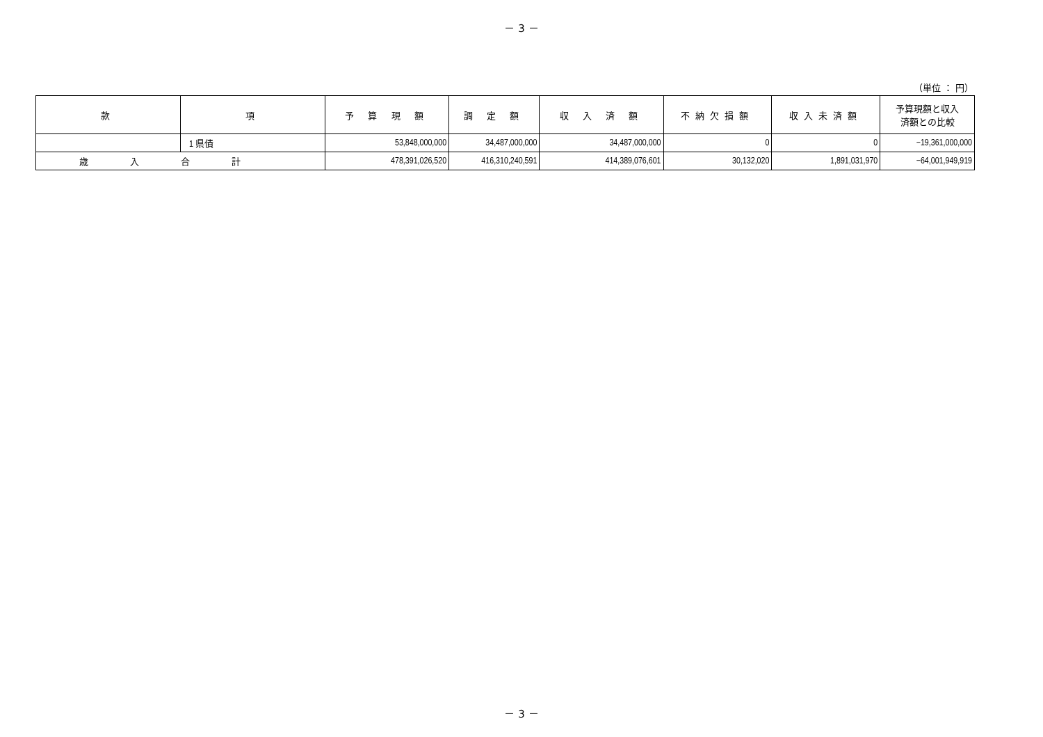－ 3 －
（単位 ： 円）
| 款 | 項 | 予 算 現 額 | 調 定 額 | 収 入 済 額 | 不納欠損額 | 収入未済額 | 予算現額と収入 済額との比較 |
| --- | --- | --- | --- | --- | --- | --- | --- |
| | 1 県債 | 53,848,000,000 | 34,487,000,000 | 34,487,000,000 | 0 | 0 | −19,361,000,000 |
| 歳入合計 | | 478,391,026,520 | 416,310,240,591 | 414,389,076,601 | 30,132,020 | 1,891,031,970 | −64,001,949,919 |
－ 3 －